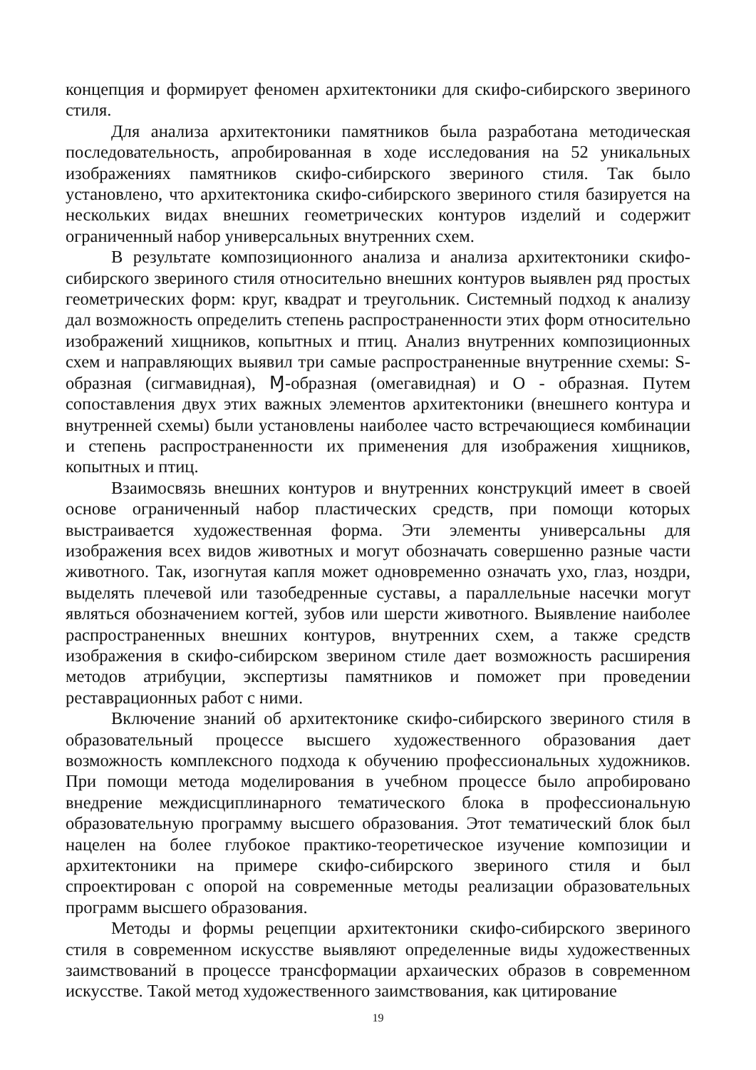концепция и формирует феномен архитектоники для скифо-сибирского звериного стиля.
Для анализа архитектоники памятников была разработана методическая последовательность, апробированная в ходе исследования на 52 уникальных изображениях памятников скифо-сибирского звериного стиля. Так было установлено, что архитектоника скифо-сибирского звериного стиля базируется на нескольких видах внешних геометрических контуров изделий и содержит ограниченный набор универсальных внутренних схем.
В результате композиционного анализа и анализа архитектоники скифо-сибирского звериного стиля относительно внешних контуров выявлен ряд простых геометрических форм: круг, квадрат и треугольник. Системный подход к анализу дал возможность определить степень распространенности этих форм относительно изображений хищников, копытных и птиц. Анализ внутренних композиционных схем и направляющих выявил три самые распространенные внутренние схемы: S-образная (сигмавидная), Ɱ-образная (омегавидная) и О - образная. Путем сопоставления двух этих важных элементов архитектоники (внешнего контура и внутренней схемы) были установлены наиболее часто встречающиеся комбинации и степень распространенности их применения для изображения хищников, копытных и птиц.
Взаимосвязь внешних контуров и внутренних конструкций имеет в своей основе ограниченный набор пластических средств, при помощи которых выстраивается художественная форма. Эти элементы универсальны для изображения всех видов животных и могут обозначать совершенно разные части животного. Так, изогнутая капля может одновременно означать ухо, глаз, ноздри, выделять плечевой или тазобедренные суставы, а параллельные насечки могут являться обозначением когтей, зубов или шерсти животного. Выявление наиболее распространенных внешних контуров, внутренних схем, а также средств изображения в скифо-сибирском зверином стиле дает возможность расширения методов атрибуции, экспертизы памятников и поможет при проведении реставрационных работ с ними.
Включение знаний об архитектонике скифо-сибирского звериного стиля в образовательный процессе высшего художественного образования дает возможность комплексного подхода к обучению профессиональных художников. При помощи метода моделирования в учебном процессе было апробировано внедрение междисциплинарного тематического блока в профессиональную образовательную программу высшего образования. Этот тематический блок был нацелен на более глубокое практико-теоретическое изучение композиции и архитектоники на примере скифо-сибирского звериного стиля и был спроектирован с опорой на современные методы реализации образовательных программ высшего образования.
Методы и формы рецепции архитектоники скифо-сибирского звериного стиля в современном искусстве выявляют определенные виды художественных заимствований в процессе трансформации архаических образов в современном искусстве. Такой метод художественного заимствования, как цитирование
19